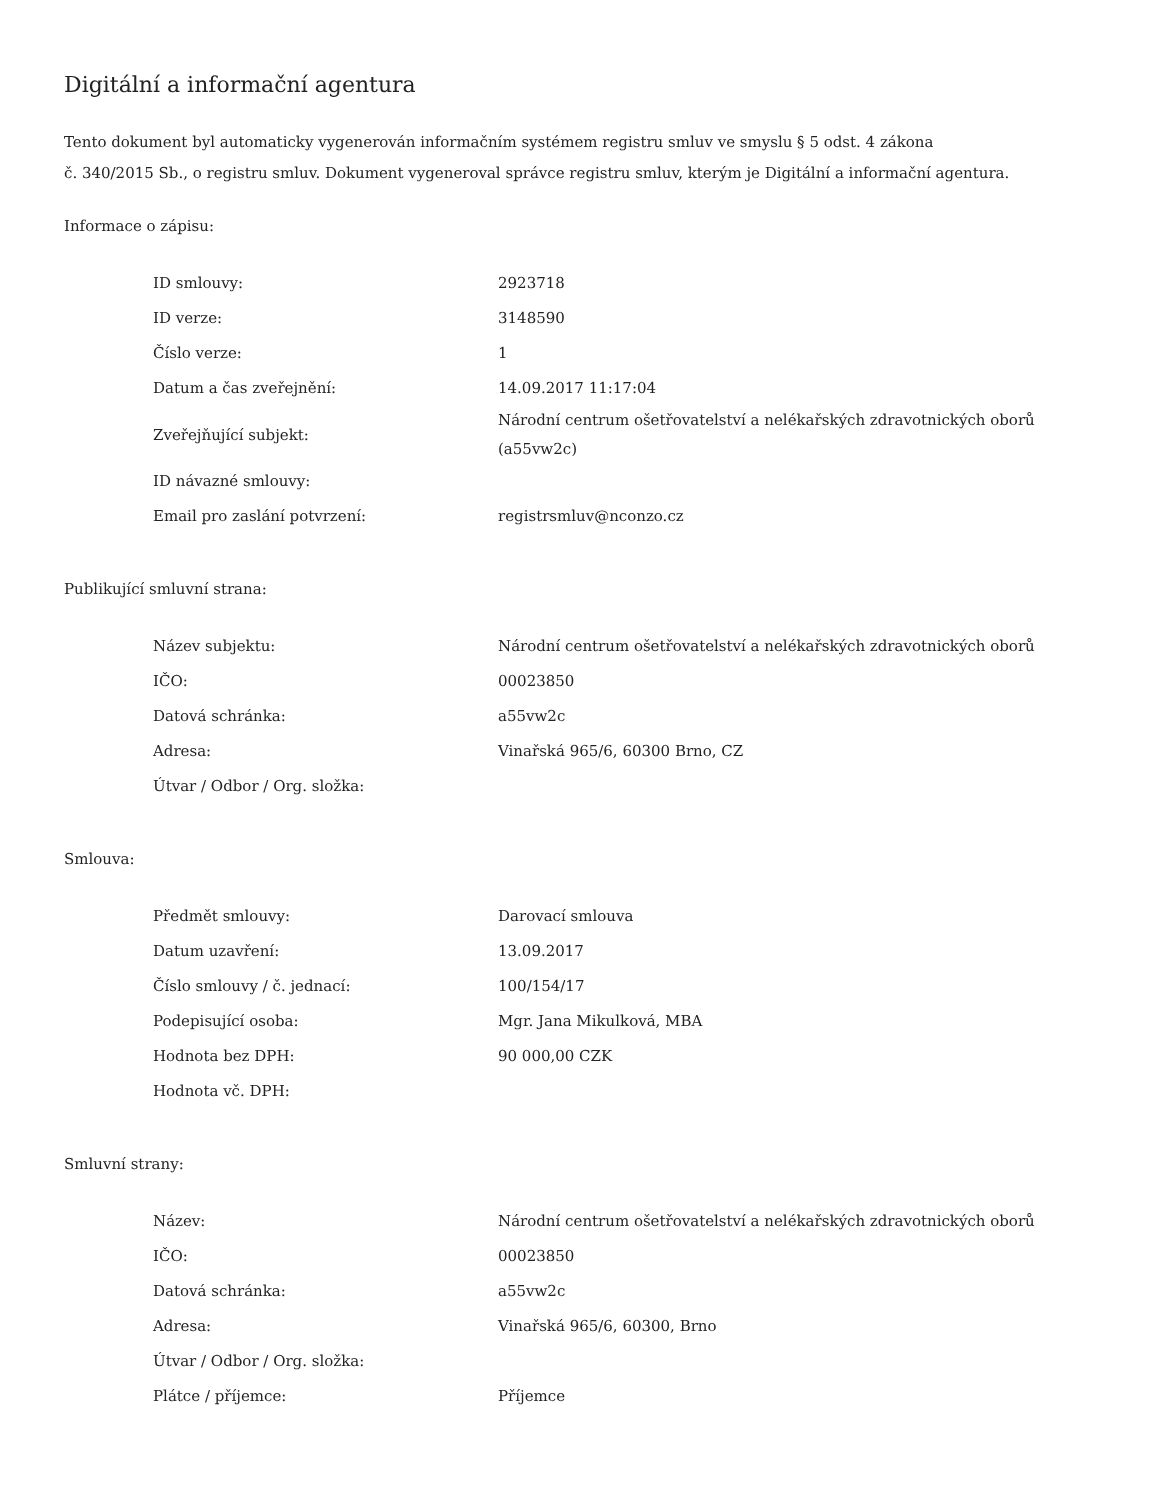Digitální a informační agentura
Tento dokument byl automaticky vygenerován informačním systémem registru smluv ve smyslu § 5 odst. 4 zákona
č. 340/2015 Sb., o registru smluv. Dokument vygeneroval správce registru smluv, kterým je Digitální a informační agentura.
Informace o zápisu:
| ID smlouvy: | 2923718 |
| ID verze: | 3148590 |
| Číslo verze: | 1 |
| Datum a čas zveřejnění: | 14.09.2017 11:17:04 |
| Zveřejňující subjekt: | Národní centrum ošetřovatelství a nelékařských zdravotnických oborů (a55vw2c) |
| ID návazné smlouvy: | |
| Email pro zaslání potvrzení: | registrsmluv@nconzo.cz |
Publikující smluvní strana:
| Název subjektu: | Národní centrum ošetřovatelství a nelékařských zdravotnických oborů |
| IČO: | 00023850 |
| Datová schránka: | a55vw2c |
| Adresa: | Vinařská 965/6, 60300 Brno, CZ |
| Útvar / Odbor / Org. složka: | |
Smlouva:
| Předmět smlouvy: | Darovací smlouva |
| Datum uzavření: | 13.09.2017 |
| Číslo smlouvy / č. jednací: | 100/154/17 |
| Podepisující osoba: | Mgr. Jana Mikulková, MBA |
| Hodnota bez DPH: | 90 000,00 CZK |
| Hodnota vč. DPH: | |
Smluvní strany:
| Název: | Národní centrum ošetřovatelství a nelékařských zdravotnických oborů |
| IČO: | 00023850 |
| Datová schránka: | a55vw2c |
| Adresa: | Vinařská 965/6, 60300, Brno |
| Útvar / Odbor / Org. složka: | |
| Plátce / příjemce: | Příjemce |